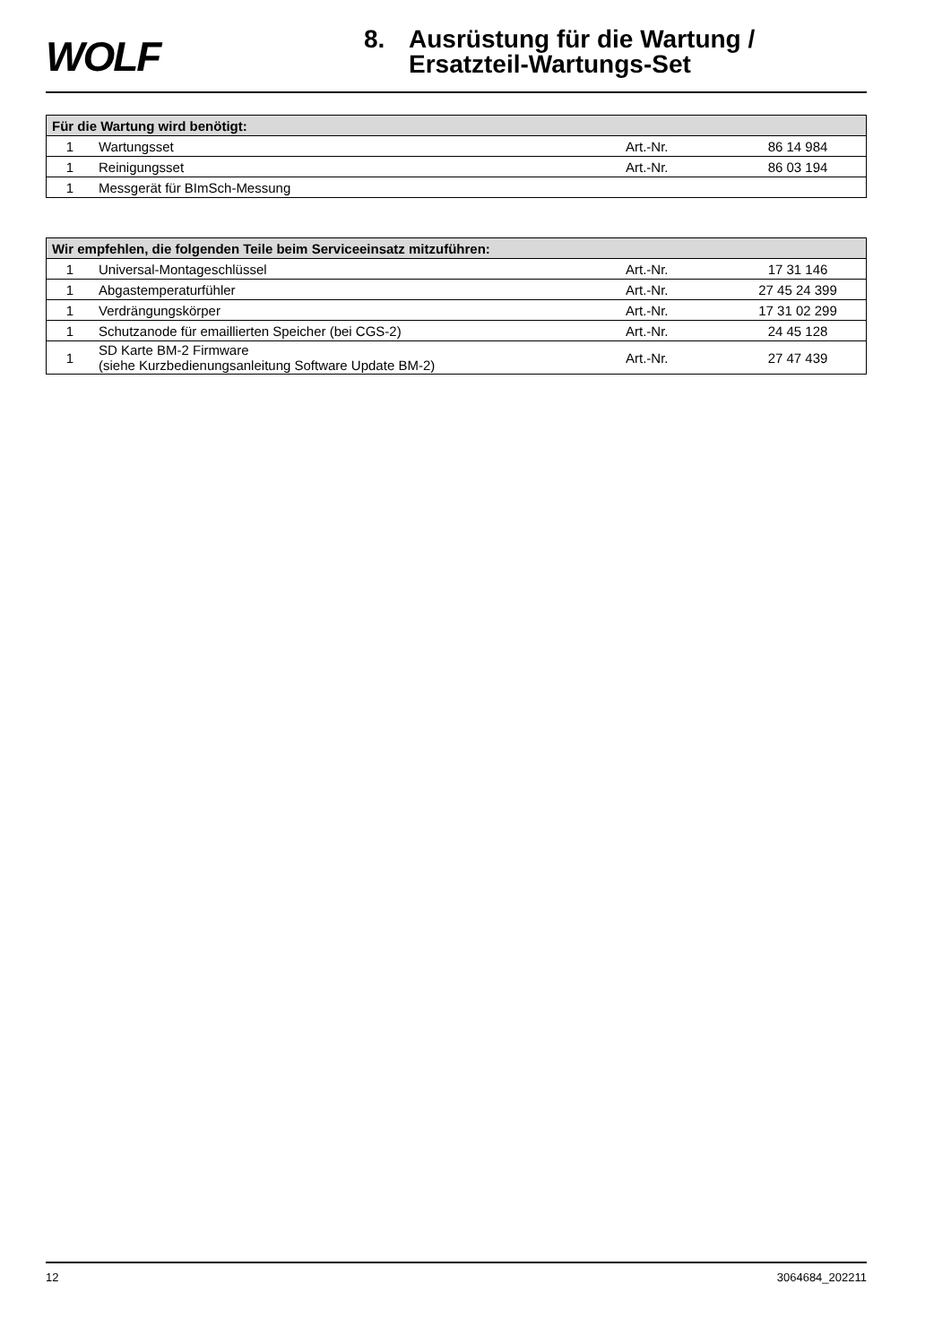WOLF
8. Ausrüstung für die Wartung /
Ersatzteil-Wartungs-Set
| Für die Wartung wird benötigt: | | | |
| --- | --- | --- | --- |
| 1 | Wartungsset | Art.-Nr. | 86 14 984 |
| 1 | Reinigungsset | Art.-Nr. | 86 03 194 |
| 1 | Messgerät für BImSch-Messung | | |
| Wir empfehlen, die folgenden Teile beim Serviceeinsatz mitzuführen: | | | |
| --- | --- | --- | --- |
| 1 | Universal-Montageschlüssel | Art.-Nr. | 17 31 146 |
| 1 | Abgastemperaturfühler | Art.-Nr. | 27 45 24 399 |
| 1 | Verdrängungskörper | Art.-Nr. | 17 31 02 299 |
| 1 | Schutzanode für emaillierten Speicher (bei CGS-2) | Art.-Nr. | 24 45 128 |
| 1 | SD Karte BM-2 Firmware (siehe Kurzbedienungsanleitung Software Update BM-2) | Art.-Nr. | 27 47 439 |
12 3064684_202211